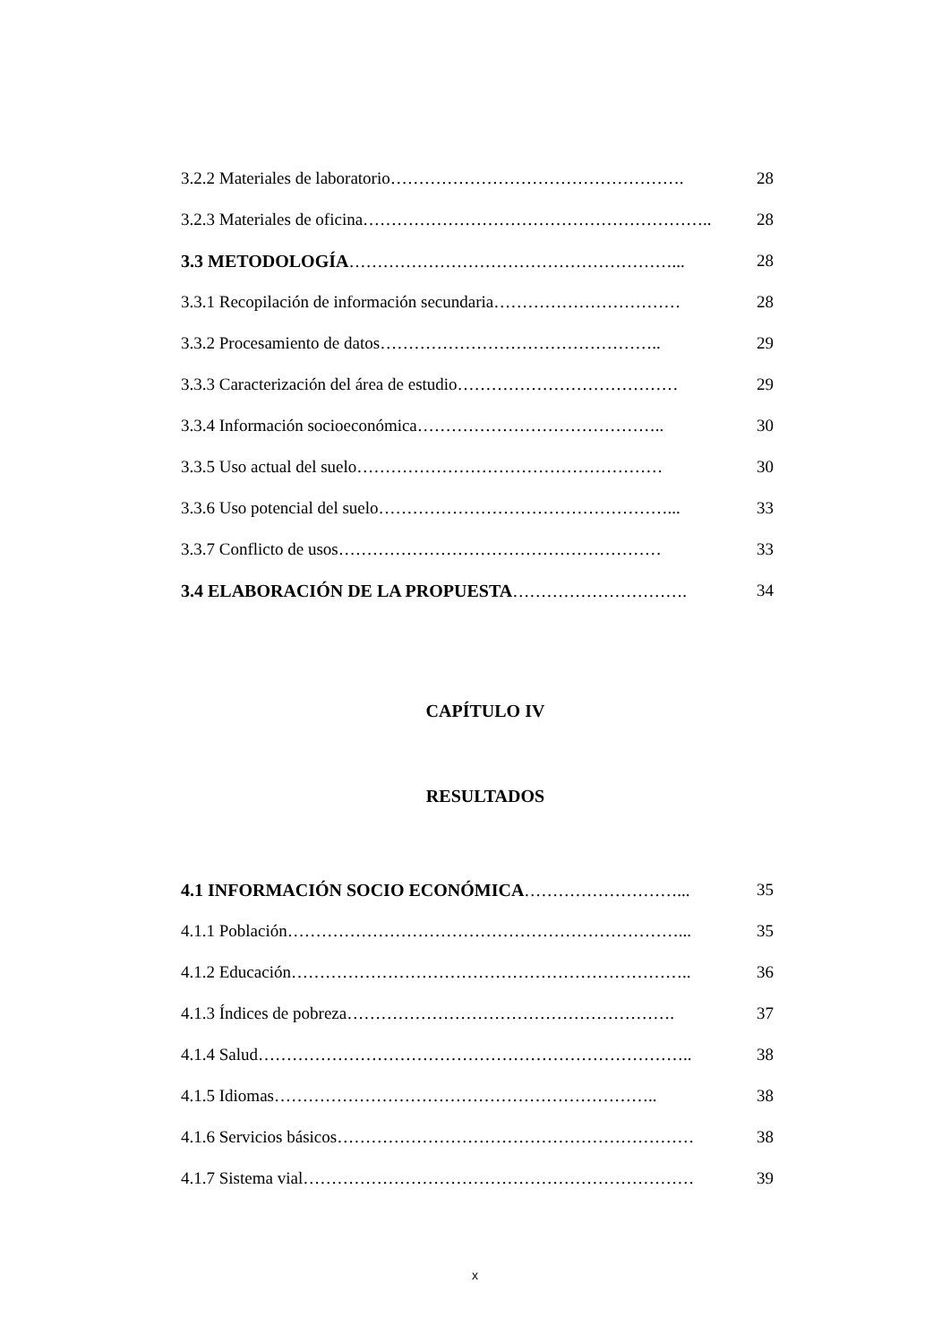3.2.2 Materiales de laboratorio……………………………………………. 28
3.2.3 Materiales de oficina…………………………………………………….. 28
3.3 METODOLOGÍA…………………………………………………... 28
3.3.1 Recopilación de información secundaria…………………………… 28
3.3.2 Procesamiento de datos………………………………………….. 29
3.3.3 Caracterización del área de estudio………………………………… 29
3.3.4 Información socioeconómica…………………………………….. 30
3.3.5 Uso actual del suelo……………………………………………… 30
3.3.6 Uso potencial del suelo……………………………………………... 33
3.3.7 Conflicto de usos………………………………………………… 33
3.4 ELABORACIÓN DE LA PROPUESTA…………………………. 34
CAPÍTULO IV
RESULTADOS
4.1 INFORMACIÓN SOCIO ECONÓMICA………………………... 35
4.1.1 Población……………………………………………………………... 35
4.1.2 Educación…………………………………………………………….. 36
4.1.3 Índices de pobreza…………………………………………………. 37
4.1.4 Salud………………………………………………………………….. 38
4.1.5 Idiomas………………………………………………………….. 38
4.1.6 Servicios básicos……………………………………………………… 38
4.1.7 Sistema vial…………………………………………………………… 39
x